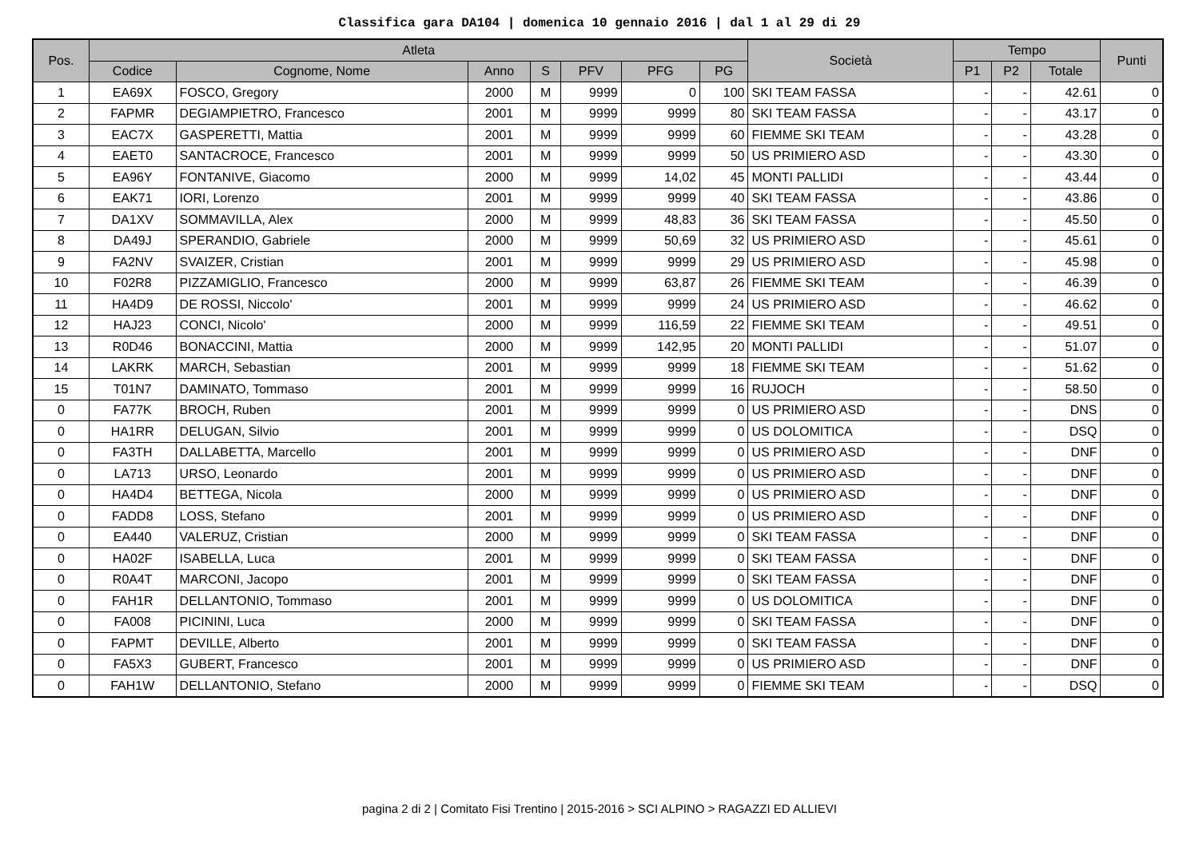Classifica gara DA104 | domenica 10 gennaio 2016 | dal 1 al 29 di 29
| Pos. | Atleta | | | | | | | Società | Tempo | | | Punti |
| --- | --- | --- | --- | --- | --- | --- | --- | --- | --- | --- | --- | --- |
| | Codice | Cognome, Nome | Anno | S | PFV | PFG | PG | | P1 | P2 | Totale | |
| 1 | EA69X | FOSCO, Gregory | 2000 | M | 9999 | 0 | 100 | SKI TEAM FASSA | - | - | 42.61 | 0 |
| 2 | FAPMR | DEGIAMPIETRO, Francesco | 2001 | M | 9999 | 9999 | 80 | SKI TEAM FASSA | - | - | 43.17 | 0 |
| 3 | EAC7X | GASPERETTI, Mattia | 2001 | M | 9999 | 9999 | 60 | FIEMME SKI TEAM | - | - | 43.28 | 0 |
| 4 | EAET0 | SANTACROCE, Francesco | 2001 | M | 9999 | 9999 | 50 | US PRIMIERO ASD | - | - | 43.30 | 0 |
| 5 | EA96Y | FONTANIVE, Giacomo | 2000 | M | 9999 | 14,02 | 45 | MONTI PALLIDI | - | - | 43.44 | 0 |
| 6 | EAK71 | IORI, Lorenzo | 2001 | M | 9999 | 9999 | 40 | SKI TEAM FASSA | - | - | 43.86 | 0 |
| 7 | DA1XV | SOMMAVILLA, Alex | 2000 | M | 9999 | 48,83 | 36 | SKI TEAM FASSA | - | - | 45.50 | 0 |
| 8 | DA49J | SPERANDIO, Gabriele | 2000 | M | 9999 | 50,69 | 32 | US PRIMIERO ASD | - | - | 45.61 | 0 |
| 9 | FA2NV | SVAIZER, Cristian | 2001 | M | 9999 | 9999 | 29 | US PRIMIERO ASD | - | - | 45.98 | 0 |
| 10 | F02R8 | PIZZAMIGLIO, Francesco | 2000 | M | 9999 | 63,87 | 26 | FIEMME SKI TEAM | - | - | 46.39 | 0 |
| 11 | HA4D9 | DE ROSSI, Niccolo' | 2001 | M | 9999 | 9999 | 24 | US PRIMIERO ASD | - | - | 46.62 | 0 |
| 12 | HAJ23 | CONCI, Nicolo' | 2000 | M | 9999 | 116,59 | 22 | FIEMME SKI TEAM | - | - | 49.51 | 0 |
| 13 | R0D46 | BONACCINI, Mattia | 2000 | M | 9999 | 142,95 | 20 | MONTI PALLIDI | - | - | 51.07 | 0 |
| 14 | LAKRK | MARCH, Sebastian | 2001 | M | 9999 | 9999 | 18 | FIEMME SKI TEAM | - | - | 51.62 | 0 |
| 15 | T01N7 | DAMINATO, Tommaso | 2001 | M | 9999 | 9999 | 16 | RUJOCH | - | - | 58.50 | 0 |
| 0 | FA77K | BROCH, Ruben | 2001 | M | 9999 | 9999 | 0 | US PRIMIERO ASD | - | - | DNS | 0 |
| 0 | HA1RR | DELUGAN, Silvio | 2001 | M | 9999 | 9999 | 0 | US DOLOMITICA | - | - | DSQ | 0 |
| 0 | FA3TH | DALLABETTA, Marcello | 2001 | M | 9999 | 9999 | 0 | US PRIMIERO ASD | - | - | DNF | 0 |
| 0 | LA713 | URSO, Leonardo | 2001 | M | 9999 | 9999 | 0 | US PRIMIERO ASD | - | - | DNF | 0 |
| 0 | HA4D4 | BETTEGA, Nicola | 2000 | M | 9999 | 9999 | 0 | US PRIMIERO ASD | - | - | DNF | 0 |
| 0 | FADD8 | LOSS, Stefano | 2001 | M | 9999 | 9999 | 0 | US PRIMIERO ASD | - | - | DNF | 0 |
| 0 | EA440 | VALERUZ, Cristian | 2000 | M | 9999 | 9999 | 0 | SKI TEAM FASSA | - | - | DNF | 0 |
| 0 | HA02F | ISABELLA, Luca | 2001 | M | 9999 | 9999 | 0 | SKI TEAM FASSA | - | - | DNF | 0 |
| 0 | R0A4T | MARCONI, Jacopo | 2001 | M | 9999 | 9999 | 0 | SKI TEAM FASSA | - | - | DNF | 0 |
| 0 | FAH1R | DELLANTONIO, Tommaso | 2001 | M | 9999 | 9999 | 0 | US DOLOMITICA | - | - | DNF | 0 |
| 0 | FA008 | PICININI, Luca | 2000 | M | 9999 | 9999 | 0 | SKI TEAM FASSA | - | - | DNF | 0 |
| 0 | FAPMT | DEVILLE, Alberto | 2001 | M | 9999 | 9999 | 0 | SKI TEAM FASSA | - | - | DNF | 0 |
| 0 | FA5X3 | GUBERT, Francesco | 2001 | M | 9999 | 9999 | 0 | US PRIMIERO ASD | - | - | DNF | 0 |
| 0 | FAH1W | DELLANTONIO, Stefano | 2000 | M | 9999 | 9999 | 0 | FIEMME SKI TEAM | - | - | DSQ | 0 |
pagina 2 di 2 | Comitato Fisi Trentino | 2015-2016 > SCI ALPINO > RAGAZZI ED ALLIEVI